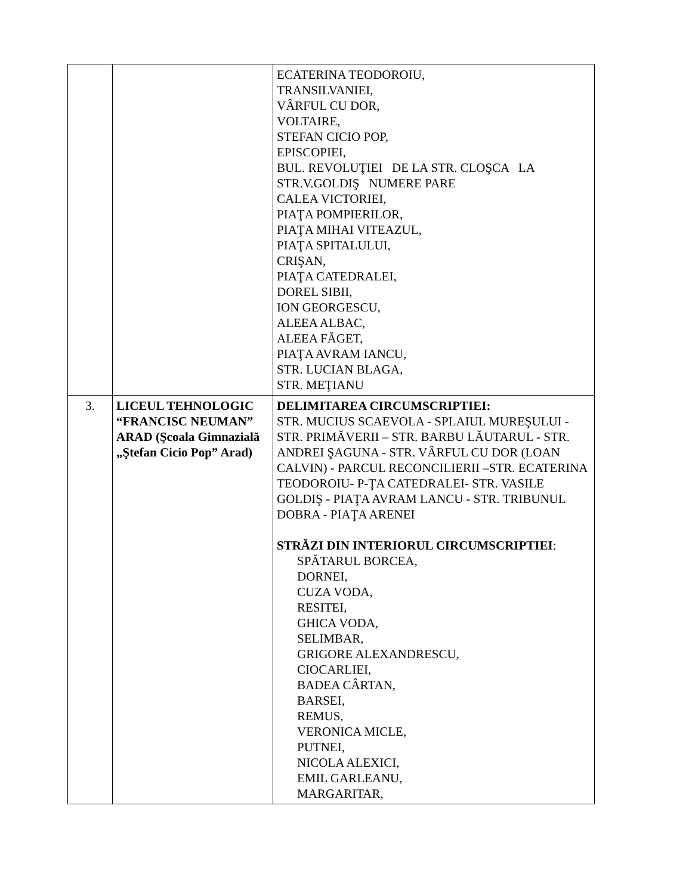| | | ECATERINA TEODOROIU, TRANSILVANIEI, VÂRFUL CU DOR, VOLTAIRE, STEFAN CICIO POP, EPISCOPIEI, BUL. REVOLUŢIEI DE LA STR. CLOŞCA LA STR.V.GOLDIŞ NUMERE PARE CALEA VICTORIEI, PIAŢA POMPIERILOR, PIAŢA MIHAI VITEAZUL, PIAŢA SPITALULUI, CRIŞAN, PIAŢA CATEDRALEI, DOREL SIBII, ION GEORGESCU, ALEEA ALBAC, ALEEA FĂGET, PIAŢA AVRAM IANCU, STR. LUCIAN BLAGA, STR. MEŢIANU |
| 3. | LICEUL TEHNOLOGIC “FRANCISC NEUMAN” ARAD (Şcoala Gimnazială „Ştefan Cicio Pop” Arad) | DELIMITAREA CIRCUMSCRIPTIEI: STR. MUCIUS SCAEVOLA - SPLAIUL MUREŞULUI - STR. PRIMĂVERII – STR. BARBU LĂUTARUL - STR. ANDREI ŞAGUNA - STR. VÂRFUL CU DOR (LOAN CALVIN) - PARCUL RECONCILIERII –STR. ECATERINA TEODOROIU- P-ŢA CATEDRALEI- STR. VASILE GOLDIŞ - PIAŢA AVRAM LANCU - STR. TRIBUNUL DOBRA - PIAŢA ARENEI STRĂZI DIN INTERIORUL CIRCUMSCRIPTIEI : SPĂTARUL BORCEA, DORNEI, CUZA VODA, RESITEI, GHICA VODA, SELIMBAR, GRIGORE ALEXANDRESCU, CIOCARLIEI, BADEA CÂRTAN, BARSEI, REMUS, VERONICA MICLE, PUTNEI, NICOLA ALEXICI, EMIL GARLEANU, MARGARITAR, |